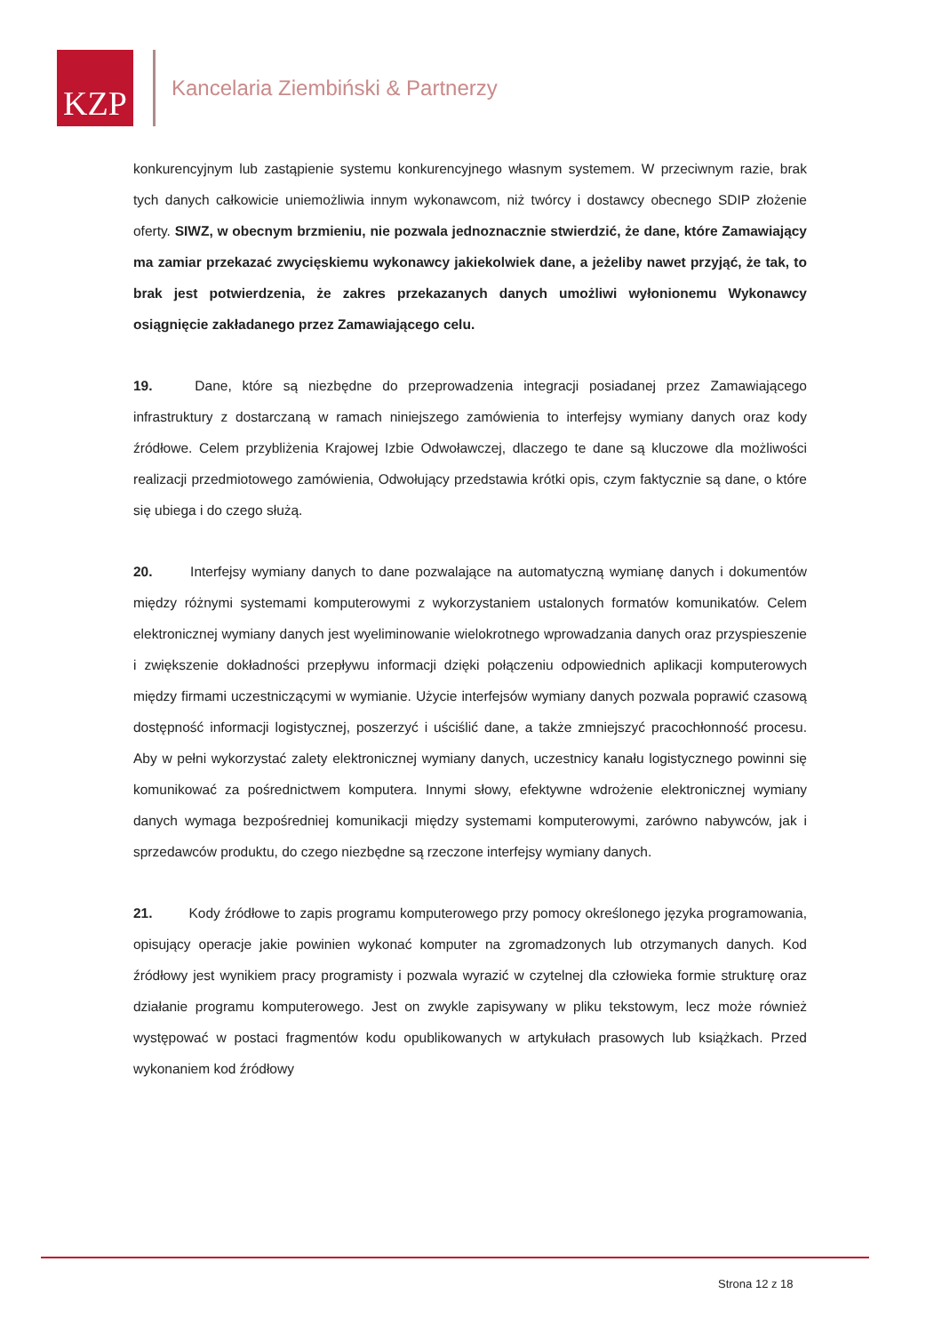KZP
Kancelaria Ziembiński & Partnerzy
konkurencyjnym lub zastąpienie systemu konkurencyjnego własnym systemem. W przeciwnym razie, brak tych danych całkowicie uniemożliwia innym wykonawcom, niż twórcy i dostawcy obecnego SDIP złożenie oferty. SIWZ, w obecnym brzmieniu, nie pozwala jednoznacznie stwierdzić, że dane, które Zamawiający ma zamiar przekazać zwycięskiemu wykonawcy jakiekolwiek dane, a jeżeliby nawet przyjąć, że tak, to brak jest potwierdzenia, że zakres przekazanych danych umożliwi wyłonionemu Wykonawcy osiągnięcie zakładanego przez Zamawiającego celu.
19. Dane, które są niezbędne do przeprowadzenia integracji posiadanej przez Zamawiającego infrastruktury z dostarczaną w ramach niniejszego zamówienia to interfejsy wymiany danych oraz kody źródłowe. Celem przybliżenia Krajowej Izbie Odwoławczej, dlaczego te dane są kluczowe dla możliwości realizacji przedmiotowego zamówienia, Odwołujący przedstawia krótki opis, czym faktycznie są dane, o które się ubiega i do czego służą.
20. Interfejsy wymiany danych to dane pozwalające na automatyczną wymianę danych i dokumentów między różnymi systemami komputerowymi z wykorzystaniem ustalonych formatów komunikatów. Celem elektronicznej wymiany danych jest wyeliminowanie wielokrotnego wprowadzania danych oraz przyspieszenie i zwiększenie dokładności przepływu informacji dzięki połączeniu odpowiednich aplikacji komputerowych między firmami uczestniczącymi w wymianie. Użycie interfejsów wymiany danych pozwala poprawić czasową dostępność informacji logistycznej, poszerzyć i uściślić dane, a także zmniejszyć pracochłonność procesu. Aby w pełni wykorzystać zalety elektronicznej wymiany danych, uczestnicy kanału logistycznego powinni się komunikować za pośrednictwem komputera. Innymi słowy, efektywne wdrożenie elektronicznej wymiany danych wymaga bezpośredniej komunikacji między systemami komputerowymi, zarówno nabywców, jak i sprzedawców produktu, do czego niezbędne są rzeczone interfejsy wymiany danych.
21. Kody źródłowe to zapis programu komputerowego przy pomocy określonego języka programowania, opisujący operacje jakie powinien wykonać komputer na zgromadzonych lub otrzymanych danych. Kod źródłowy jest wynikiem pracy programisty i pozwala wyrazić w czytelnej dla człowieka formie strukturę oraz działanie programu komputerowego. Jest on zwykle zapisywany w pliku tekstowym, lecz może również występować w postaci fragmentów kodu opublikowanych w artykułach prasowych lub książkach. Przed wykonaniem kod źródłowy
Strona 12 z 18